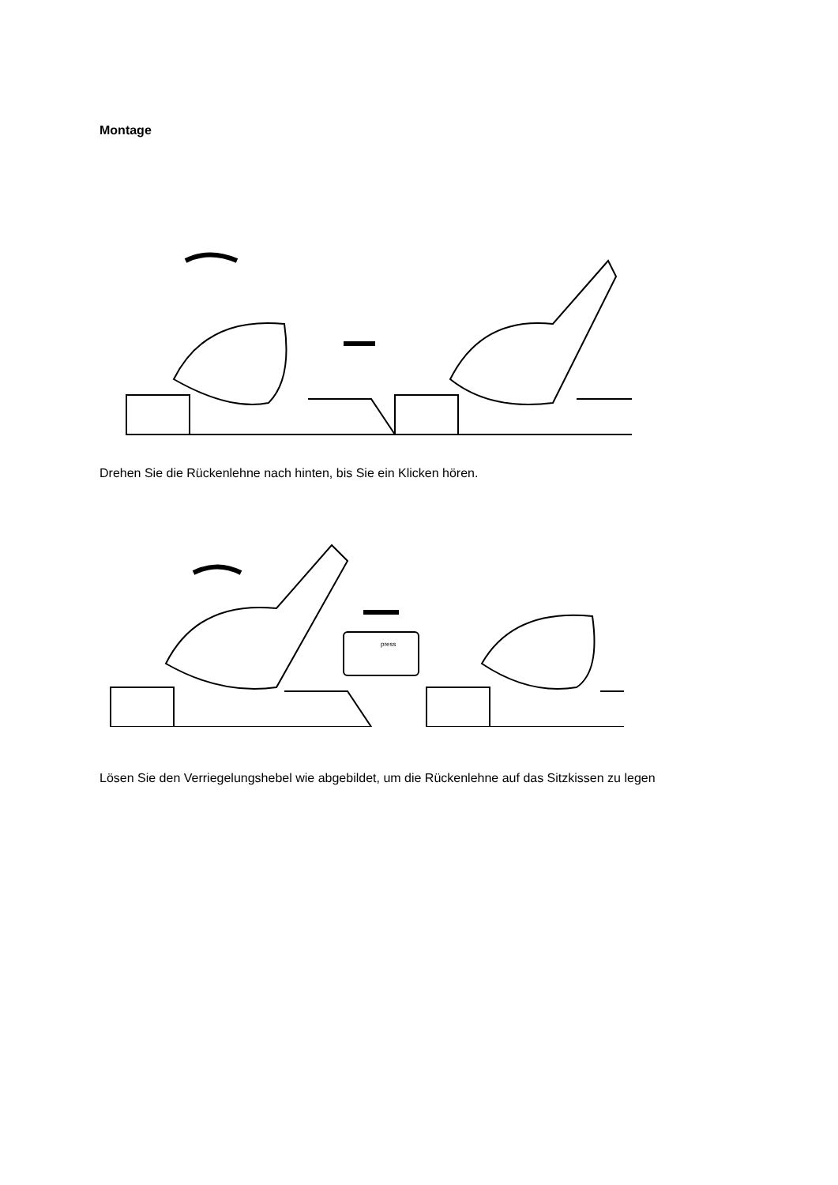Montage
Drehen Sie die Rückenlehne nach hinten, bis Sie ein Klicken hören.
press
Lösen Sie den Verriegelungshebel wie abgebildet, um die Rückenlehne auf das Sitzkissen zu legen